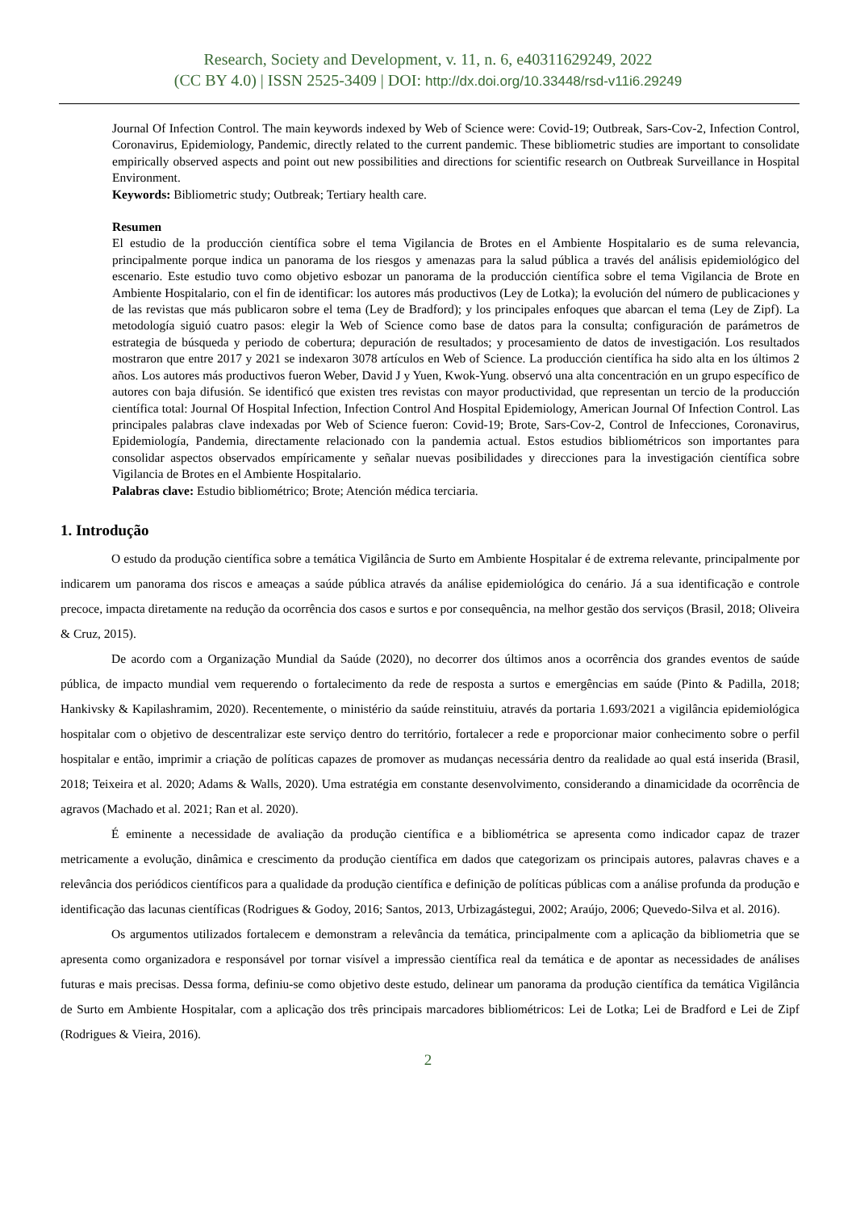Research, Society and Development, v. 11, n. 6, e40311629249, 2022
(CC BY 4.0) | ISSN 2525-3409 | DOI: http://dx.doi.org/10.33448/rsd-v11i6.29249
Journal Of Infection Control. The main keywords indexed by Web of Science were: Covid-19; Outbreak, Sars-Cov-2, Infection Control, Coronavirus, Epidemiology, Pandemic, directly related to the current pandemic. These bibliometric studies are important to consolidate empirically observed aspects and point out new possibilities and directions for scientific research on Outbreak Surveillance in Hospital Environment.
Keywords: Bibliometric study; Outbreak; Tertiary health care.
Resumen
El estudio de la producción científica sobre el tema Vigilancia de Brotes en el Ambiente Hospitalario es de suma relevancia, principalmente porque indica un panorama de los riesgos y amenazas para la salud pública a través del análisis epidemiológico del escenario. Este estudio tuvo como objetivo esbozar un panorama de la producción científica sobre el tema Vigilancia de Brote en Ambiente Hospitalario, con el fin de identificar: los autores más productivos (Ley de Lotka); la evolución del número de publicaciones y de las revistas que más publicaron sobre el tema (Ley de Bradford); y los principales enfoques que abarcan el tema (Ley de Zipf). La metodología siguió cuatro pasos: elegir la Web of Science como base de datos para la consulta; configuración de parámetros de estrategia de búsqueda y periodo de cobertura; depuración de resultados; y procesamiento de datos de investigación. Los resultados mostraron que entre 2017 y 2021 se indexaron 3078 artículos en Web of Science. La producción científica ha sido alta en los últimos 2 años. Los autores más productivos fueron Weber, David J y Yuen, Kwok-Yung. observó una alta concentración en un grupo específico de autores con baja difusión. Se identificó que existen tres revistas con mayor productividad, que representan un tercio de la producción científica total: Journal Of Hospital Infection, Infection Control And Hospital Epidemiology, American Journal Of Infection Control. Las principales palabras clave indexadas por Web of Science fueron: Covid-19; Brote, Sars-Cov-2, Control de Infecciones, Coronavirus, Epidemiología, Pandemia, directamente relacionado con la pandemia actual. Estos estudios bibliométricos son importantes para consolidar aspectos observados empíricamente y señalar nuevas posibilidades y direcciones para la investigación científica sobre Vigilancia de Brotes en el Ambiente Hospitalario.
Palabras clave: Estudio bibliométrico; Brote; Atención médica terciaria.
1. Introdução
O estudo da produção científica sobre a temática Vigilância de Surto em Ambiente Hospitalar é de extrema relevante, principalmente por indicarem um panorama dos riscos e ameaças a saúde pública através da análise epidemiológica do cenário. Já a sua identificação e controle precoce, impacta diretamente na redução da ocorrência dos casos e surtos e por consequência, na melhor gestão dos serviços (Brasil, 2018; Oliveira & Cruz, 2015).
De acordo com a Organização Mundial da Saúde (2020), no decorrer dos últimos anos a ocorrência dos grandes eventos de saúde pública, de impacto mundial vem requerendo o fortalecimento da rede de resposta a surtos e emergências em saúde (Pinto & Padilla, 2018; Hankivsky & Kapilashramim, 2020). Recentemente, o ministério da saúde reinstituiu, através da portaria 1.693/2021 a vigilância epidemiológica hospitalar com o objetivo de descentralizar este serviço dentro do território, fortalecer a rede e proporcionar maior conhecimento sobre o perfil hospitalar e então, imprimir a criação de políticas capazes de promover as mudanças necessária dentro da realidade ao qual está inserida (Brasil, 2018; Teixeira et al. 2020; Adams & Walls, 2020). Uma estratégia em constante desenvolvimento, considerando a dinamicidade da ocorrência de agravos (Machado et al. 2021; Ran et al. 2020).
É eminente a necessidade de avaliação da produção científica e a bibliométrica se apresenta como indicador capaz de trazer metricamente a evolução, dinâmica e crescimento da produção científica em dados que categorizam os principais autores, palavras chaves e a relevância dos periódicos científicos para a qualidade da produção científica e definição de políticas públicas com a análise profunda da produção e identificação das lacunas científicas (Rodrigues & Godoy, 2016; Santos, 2013, Urbizagástegui, 2002; Araújo, 2006; Quevedo-Silva et al. 2016).
Os argumentos utilizados fortalecem e demonstram a relevância da temática, principalmente com a aplicação da bibliometria que se apresenta como organizadora e responsável por tornar visível a impressão científica real da temática e de apontar as necessidades de análises futuras e mais precisas. Dessa forma, definiu-se como objetivo deste estudo, delinear um panorama da produção científica da temática Vigilância de Surto em Ambiente Hospitalar, com a aplicação dos três principais marcadores bibliométricos: Lei de Lotka; Lei de Bradford e Lei de Zipf (Rodrigues & Vieira, 2016).
2